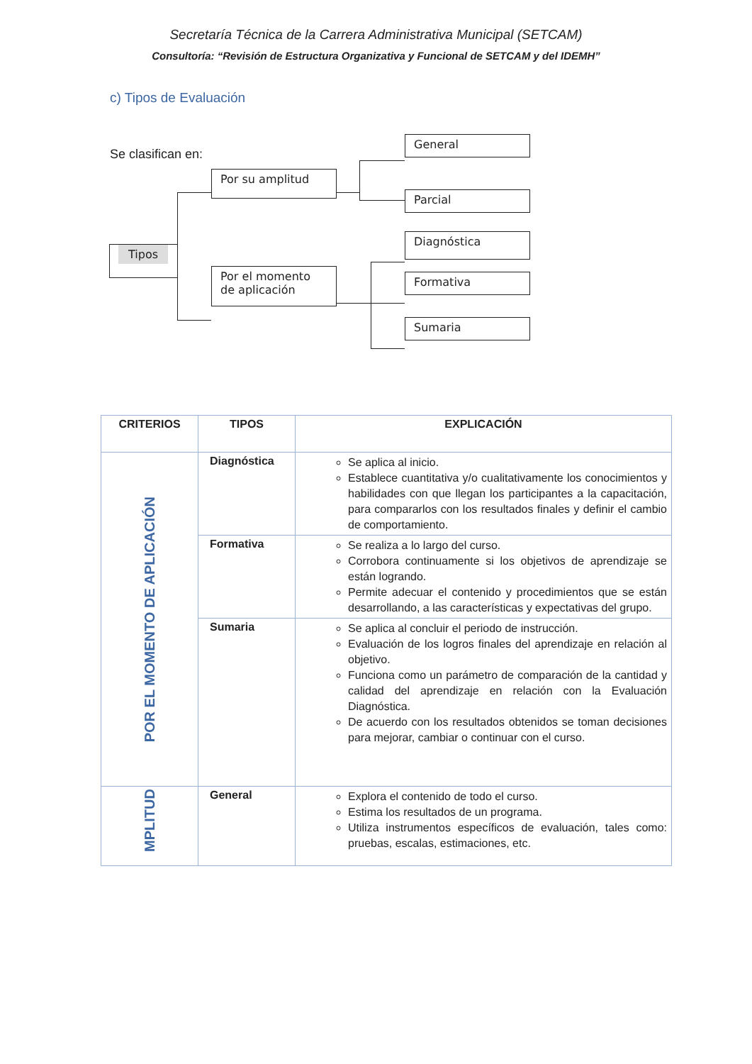Secretaría Técnica de la Carrera Administrativa Municipal (SETCAM)
Consultoría: “Revisión de Estructura Organizativa y Funcional de SETCAM y del IDEMH”
c) Tipos de Evaluación
Se clasifican en:
Tipos
Por su amplitud
Por el momento de aplicación
General
Parcial
Diagnóstica
Formativa
Sumaria
| CRITERIOS | TIPOS | EXPLICACIÓN |
| --- | --- | --- |
| POR EL MOMENTO DE APLICACIÓN | Diagnóstica | Se aplica al inicio. Establece cuantitativa y/o cualitativamente los conocimientos y habilidades con que llegan los participantes a la capacitación, para compararlos con los resultados finales y definir el cambio de comportamiento. |
| | Formativa | Se realiza a lo largo del curso. Corrobora continuamente si los objetivos de aprendizaje se están logrando. Permite adecuar el contenido y procedimientos que se están desarrollando, a las características y expectativas del grupo. |
| | Sumaria | Se aplica al concluir el periodo de instrucción. Evaluación de los logros finales del aprendizaje en relación al objetivo. Funciona como un parámetro de comparación de la cantidad y calidad del aprendizaje en relación con la Evaluación Diagnóstica. De acuerdo con los resultados obtenidos se toman decisiones para mejorar, cambiar o continuar con el curso. |
| MPLITUD | General | Explora el contenido de todo el curso. Estima los resultados de un programa. Utiliza instrumentos específicos de evaluación, tales como: pruebas, escalas, estimaciones, etc. |